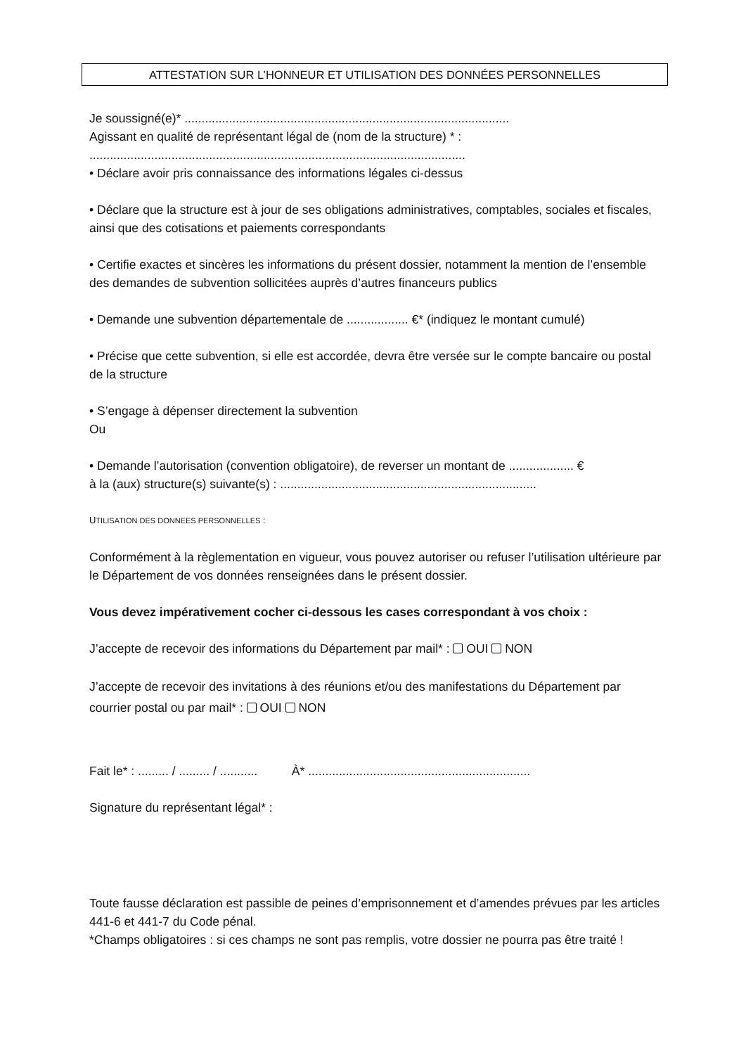ATTESTATION SUR L’HONNEUR ET UTILISATION DES DONNÉES PERSONNELLES
Je soussigné(e)* ...............................................................................................
Agissant en qualité de représentant légal de (nom de la structure) * :
..............................................................................................................
• Déclare avoir pris connaissance des informations légales ci-dessus
• Déclare que la structure est à jour de ses obligations administratives, comptables, sociales et fiscales, ainsi que des cotisations et paiements correspondants
• Certifie exactes et sincères les informations du présent dossier, notamment la mention de l’ensemble des demandes de subvention sollicitées auprès d’autres financeurs publics
• Demande une subvention départementale de .................. €* (indiquez le montant cumulé)
• Précise que cette subvention, si elle est accordée, devra être versée sur le compte bancaire ou postal de la structure
• S’engage à dépenser directement la subvention
Ou
• Demande l’autorisation (convention obligatoire), de reverser un montant de ................... €
à la (aux) structure(s) suivante(s) : ...........................................................................
UTILISATION DES DONNEES PERSONNELLES :
Conformément à la règlementation en vigueur, vous pouvez autoriser ou refuser l’utilisation ultérieure par le Département de vos données renseignées dans le présent dossier.
Vous devez impérativement cocher ci-dessous les cases correspondant à vos choix :
J’accepte de recevoir des informations du Département par mail* : OUI NON
J’accepte de recevoir des invitations à des réunions et/ou des manifestations du Département par courrier postal ou par mail* : OUI NON
Fait le* : ......... / ......... / ........... À* .................................................................
Signature du représentant légal* :
Toute fausse déclaration est passible de peines d’emprisonnement et d’amendes prévues par les articles 441-6 et 441-7 du Code pénal.
*Champs obligatoires : si ces champs ne sont pas remplis, votre dossier ne pourra pas être traité !